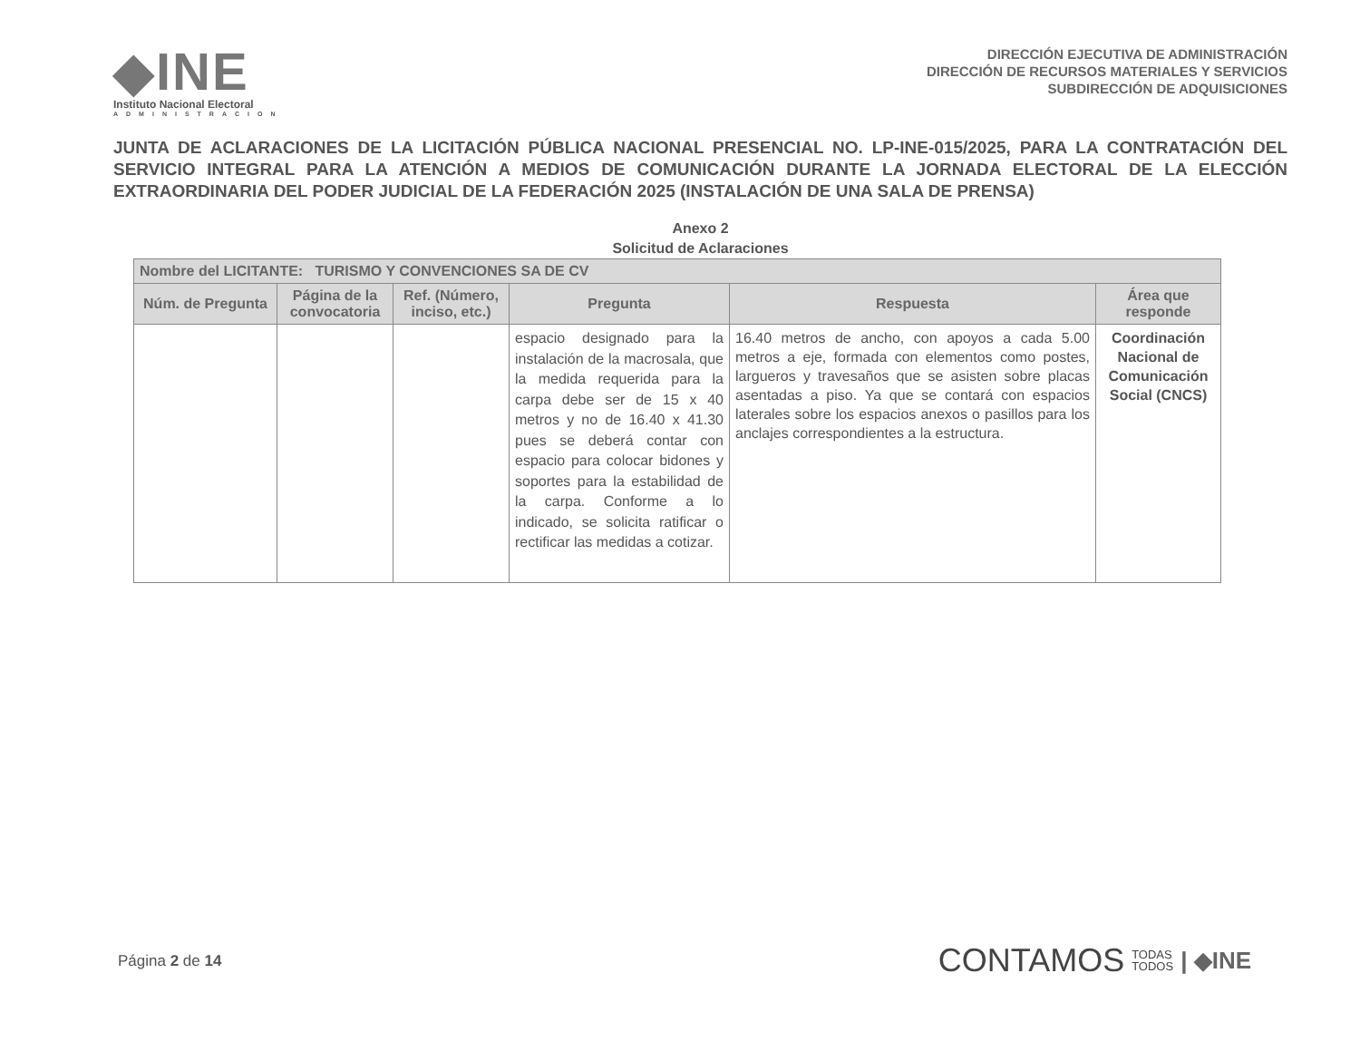◆INE
Instituto Nacional Electoral
ADMINISTRACION
DIRECCIÓN EJECUTIVA DE ADMINISTRACIÓN
DIRECCIÓN DE RECURSOS MATERIALES Y SERVICIOS
SUBDIRECCIÓN DE ADQUISICIONES
JUNTA DE ACLARACIONES DE LA LICITACIÓN PÚBLICA NACIONAL PRESENCIAL NO. LP-INE-015/2025, PARA LA CONTRATACIÓN DEL SERVICIO INTEGRAL PARA LA ATENCIÓN A MEDIOS DE COMUNICACIÓN DURANTE LA JORNADA ELECTORAL DE LA ELECCIÓN EXTRAORDINARIA DEL PODER JUDICIAL DE LA FEDERACIÓN 2025 (INSTALACIÓN DE UNA SALA DE PRENSA)
Anexo 2
Solicitud de Aclaraciones
| Nombre del LICITANTE: TURISMO Y CONVENCIONES SA DE CV | | | | | |
| --- | --- | --- | --- | --- | --- |
| Núm. de Pregunta | Página de la convocatoria | Ref. (Número, inciso, etc.) | Pregunta | Respuesta | Área que responde |
| | | | espacio designado para la instalación de la macrosala, que la medida requerida para la carpa debe ser de 15 x 40 metros y no de 16.40 x 41.30 pues se deberá contar con espacio para colocar bidones y soportes para la estabilidad de la carpa. Conforme a lo indicado, se solicita ratificar o rectificar las medidas a cotizar. | 16.40 metros de ancho, con apoyos a cada 5.00 metros a eje, formada con elementos como postes, largueros y travesaños que se asisten sobre placas asentadas a piso. Ya que se contará con espacios laterales sobre los espacios anexos o pasillos para los anclajes correspondientes a la estructura. | Coordinación Nacional de Comunicación Social (CNCS) |
Página 2 de 14
CONTAMOS TODAS
TODOS | ◆INE